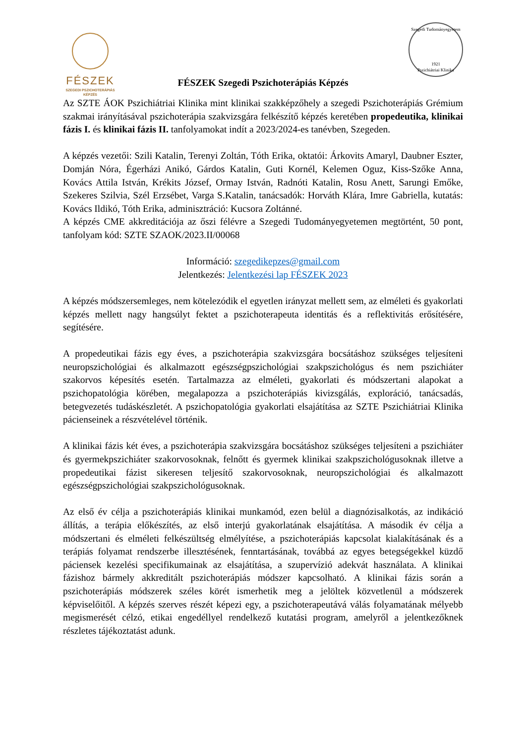FÉSZEK
SZEGEDI PSZICHOTERÁPIÁS
KÉPZÉS
FÉSZEK Szegedi Pszichoterápiás Képzés
Szegedi Tudományegyetem
1921
Pszichiátriai Klinika
Az SZTE ÁOK Pszichiátriai Klinika mint klinikai szakképzőhely a szegedi Pszichoterápiás Grémium szakmai irányításával pszichoterápia szakvizsgára felkészítő képzés keretében propedeutika, klinikai fázis I. és klinikai fázis II. tanfolyamokat indít a 2023/2024-es tanévben, Szegeden.
A képzés vezetői: Szili Katalin, Terenyi Zoltán, Tóth Erika, oktatói: Árkovits Amaryl, Daubner Eszter, Domján Nóra, Égerházi Anikó, Gárdos Katalin, Guti Kornél, Kelemen Oguz, Kiss-Szőke Anna, Kovács Attila István, Krékits József, Ormay István, Radnóti Katalin, Rosu Anett, Sarungi Emőke, Szekeres Szilvia, Szél Erzsébet, Varga S.Katalin, tanácsadók: Horváth Klára, Imre Gabriella, kutatás: Kovács Ildikó, Tóth Erika, adminisztráció: Kucsora Zoltánné.
A képzés CME akkreditációja az őszi félévre a Szegedi Tudományegyetemen megtörtént, 50 pont, tanfolyam kód: SZTE SZAOK/2023.II/00068
Információ: szegedikepzes@gmail.com
Jelentkezés: Jelentkezési lap FÉSZEK 2023
A képzés módszersemleges, nem kötelezódik el egyetlen irányzat mellett sem, az elméleti és gyakorlati képzés mellett nagy hangsúlyt fektet a pszichoterapeuta identitás és a reflektivitás erősítésére, segítésére.
A propedeutikai fázis egy éves, a pszichoterápia szakvizsgára bocsátáshoz szükséges teljesíteni neuropszichológiai és alkalmazott egészségpszichológiai szakpszichológus és nem pszichiáter szakorvos képesítés esetén. Tartalmazza az elméleti, gyakorlati és módszertani alapokat a pszichopatológia körében, megalapozza a pszichoterápiás kivizsgálás, exploráció, tanácsadás, betegvezetés tudáskészletét. A pszichopatológia gyakorlati elsajátítása az SZTE Pszichiátriai Klinika pácienseinek a részvételével történik.
A klinikai fázis két éves, a pszichoterápia szakvizsgára bocsátáshoz szükséges teljesíteni a pszichiáter és gyermekpszichiáter szakorvosoknak, felnőtt és gyermek klinikai szakpszichológusoknak illetve a propedeutikai fázist sikeresen teljesítő szakorvosoknak, neuropszichológiai és alkalmazott egészségpszichológiai szakpszichológusoknak.
Az első év célja a pszichoterápiás klinikai munkamód, ezen belül a diagnózisalkotás, az indikáció állítás, a terápia előkészítés, az első interjú gyakorlatának elsajátítása. A második év célja a módszertani és elméleti felkészültség elmélyítése, a pszichoterápiás kapcsolat kialakításának és a terápiás folyamat rendszerbe illesztésének, fenntartásának, továbbá az egyes betegségekkel küzdő páciensek kezelési specifikumainak az elsajátítása, a szupervízió adekvát használata. A klinikai fázishoz bármely akkreditált pszichoterápiás módszer kapcsolható. A klinikai fázis során a pszichoterápiás módszerek széles körét ismerhetik meg a jelöltek közvetlenül a módszerek képviselőitől. A képzés szerves részét képezi egy, a pszichoterapeutává válás folyamatának mélyebb megismerését célzó, etikai engedéllyel rendelkező kutatási program, amelyről a jelentkezőknek részletes tájékoztatást adunk.